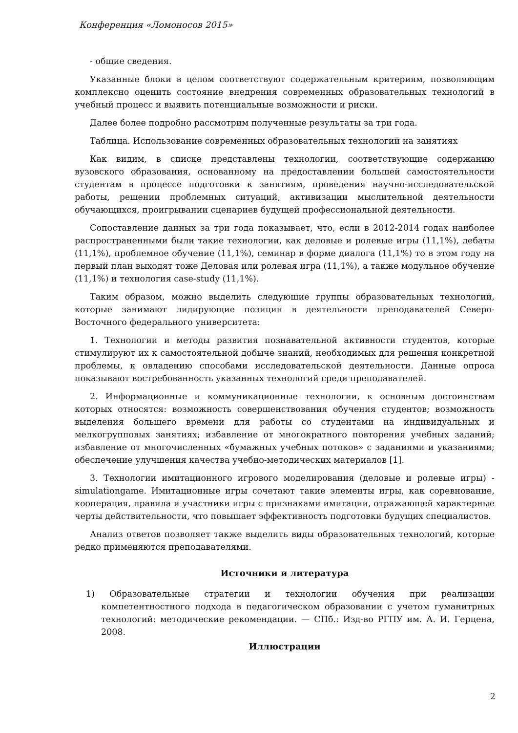Конференция «Ломоносов 2015»
- общие сведения.
Указанные блоки в целом соответствуют содержательным критериям, позволяющим комплексно оценить состояние внедрения современных образовательных технологий в учебный процесс и выявить потенциальные возможности и риски.
Далее более подробно рассмотрим полученные результаты за три года.
Таблица. Использование современных образовательных технологий на занятиях
Как видим, в списке представлены технологии, соответствующие содержанию вузовского образования, основанному на предоставлении большей самостоятельности студентам в процессе подготовки к занятиям, проведения научно-исследовательской работы, решении проблемных ситуаций, активизации мыслительной деятельности обучающихся, проигрывании сценариев будущей профессиональной деятельности.
Сопоставление данных за три года показывает, что, если в 2012-2014 годах наиболее распространенными были такие технологии, как деловые и ролевые игры (11,1%), дебаты (11,1%), проблемное обучение (11,1%), семинар в форме диалога (11,1%) то в этом году на первый план выходят тоже Деловая или ролевая игра (11,1%), а также модульное обучение (11,1%) и технология case-study (11,1%).
Таким образом, можно выделить следующие группы образовательных технологий, которые занимают лидирующие позиции в деятельности преподавателей Северо-Восточного федерального университета:
1. Технологии и методы развития познавательной активности студентов, которые стимулируют их к самостоятельной добыче знаний, необходимых для решения конкретной проблемы, к овладению способами исследовательской деятельности. Данные опроса показывают востребованность указанных технологий среди преподавателей.
2. Информационные и коммуникационные технологии, к основным достоинствам которых относятся: возможность совершенствования обучения студентов; возможность выделения большего времени для работы со студентами на индивидуальных и мелкогрупповых занятиях; избавление от многократного повторения учебных заданий; избавление от многочисленных «бумажных учебных потоков» с заданиями и указаниями; обеспечение улучшения качества учебно-методических материалов [1].
3. Технологии имитационного игрового моделирования (деловые и ролевые игры) - simulationgame. Имитационные игры сочетают такие элементы игры, как соревнование, кооперация, правила и участники игры с признаками имитации, отражающей характерные черты действительности, что повышает эффективность подготовки будущих специалистов.
Анализ ответов позволяет также выделить виды образовательных технологий, которые редко применяются преподавателями.
Источники и литература
1) Образовательные стратегии и технологии обучения при реализации компетентностного подхода в педагогическом образовании с учетом гуманитрных технологий: методические рекомендации. — СПб.: Изд-во РГПУ им. А. И. Герцена, 2008.
Иллюстрации
2